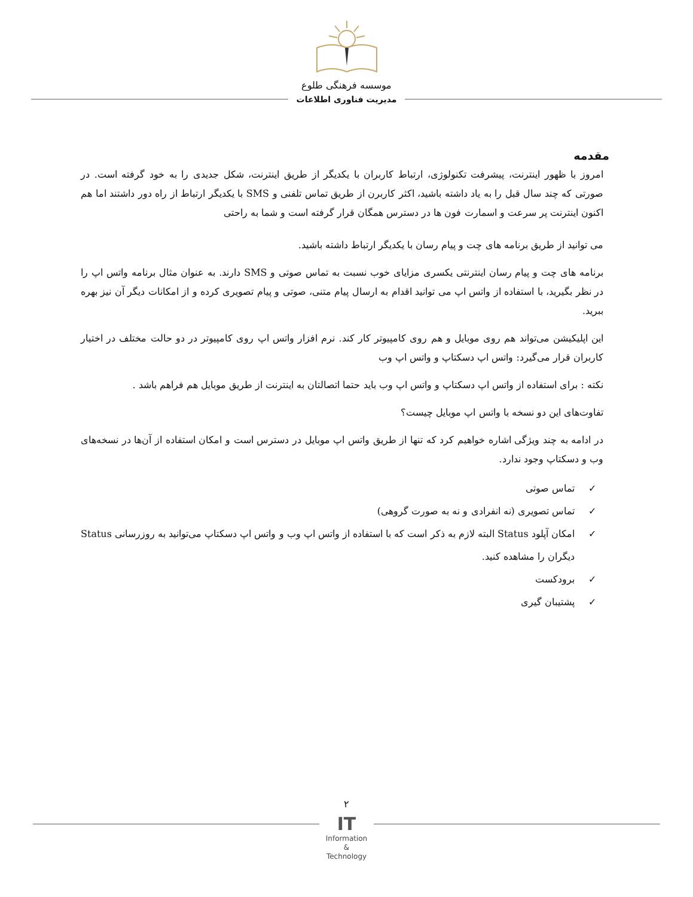موسسه فرهنگی طلوع
مدیریت فناوری اطلاعات
مقدمه
امروز با ظهور اینترنت، پیشرفت تکنولوژی، ارتباط کاربران با یکدیگر از طریق اینترنت، شکل جدیدی را به خود گرفته است. در صورتی که چند سال قبل را به یاد داشته باشید، اکثر کاربرن از طریق تماس تلفنی و SMS با یکدیگر ارتباط از راه دور داشتند اما هم اکنون اینترنت پر سرعت و اسمارت فون ها در دسترس همگان قرار گرفته است و شما به راحتی
می توانید از طریق برنامه های چت و پیام رسان با یکدیگر ارتباط داشته باشید.
برنامه های چت و پیام رسان اینترنتی یکسری مزایای خوب نسبت به تماس صوتی و SMS دارند. به عنوان مثال برنامه واتس اپ را در نظر بگیرید، با استفاده از واتس اپ می توانید اقدام به ارسال پیام متنی، صوتی و پیام تصویری کرده و از امکانات دیگر آن نیز بهره ببرید.
این اپلیکیشن می‌تواند هم روی موبایل و هم روی کامپیوتر کار کند. نرم افزار واتس اپ روی کامپیوتر در دو حالت مختلف در اختیار کاربران قرار می‌گیرد: واتس اپ دسکتاپ و واتس اپ وب
نکته : برای استفاده از واتس اپ دسکتاپ و واتس اپ وب باید حتما اتصالتان به اینترنت از طریق موبایل هم فراهم باشد .
تفاوت‌های این دو نسخه با واتس اپ موبایل چیست؟
در ادامه به چند ویژگی اشاره خواهیم کرد که تنها از طریق واتس اپ موبایل در دسترس است و امکان استفاده از آن‌ها در نسخه‌های وب و دسکتاپ وجود ندارد.
✓ تماس صوتی
✓ تماس تصویری (نه انفرادی و نه به صورت گروهی)
✓ امکان آپلود Status البته لازم به ذکر است که با استفاده از واتس اپ وب و واتس اپ دسکتاپ می‌توانید به روزرسانی Status دیگران را مشاهده کنید.
✓ برودکست
✓ پشتیبان گیری
۲
IT
Information
&
Technology